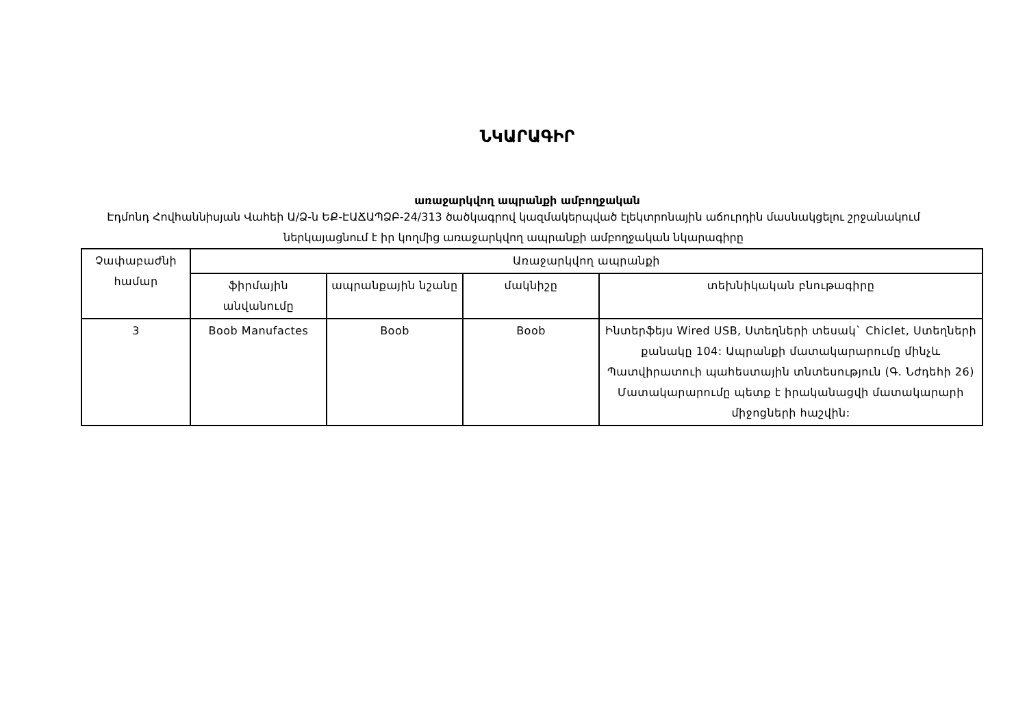ՆԿԱՐԱԳԻՐ
առաջարկվող ապրանքի ամբողջական
Էդմոնդ Հովհաննիսյան Վահեի Ա/Ձ-ն ԵՔ-ԷԱՃԱՊՁԲ-24/313 ծածկագրով կազմակերպված էլեկտրոնային աճուրդին մասնակցելու շրջանակում ներկայացնում է իր կողմից առաջարկվող ապրանքի ամբողջական նկարագիրը
| Չափաբաժնի համար | Առաջարկվող ապրանքի | | | |
| --- | --- | --- | --- | --- |
| | ֆիրմային անվանումը | ապրանքային նշանը | մակնիշը | տեխնիկական բնութագիրը |
| 3 | Boob Manufactes | Boob | Boob | Ինտերֆեյս Wired USB, Ստեղների տեսակ` Chiclet, Ստեղների քանակը 104: Ապրանքի մատակարարումը մինչև Պատվիրատուի պահեստային տնտեսություն (Գ. Նժդեհի 26) Մատակարարումը պետք է իրականացվի մատակարարի միջոցների հաշվին: |